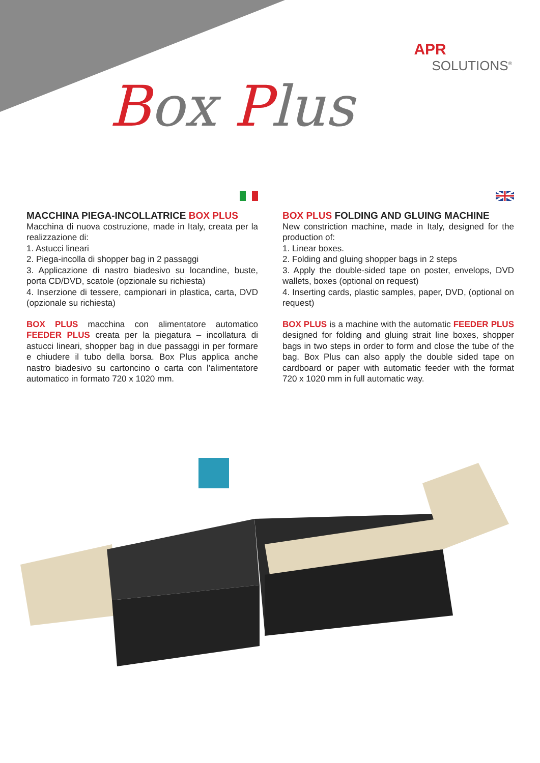APR
SOLUTIONS<sup>®</sup>
Box Plus
MACCHINA PIEGA-INCOLLATRICE BOX PLUS
Macchina di nuova costruzione, made in Italy, creata per la realizzazione di:
1. Astucci lineari
2. Piega-incolla di shopper bag in 2 passaggi
3. Applicazione di nastro biadesivo su locandine, buste, porta CD/DVD, scatole (opzionale su richiesta)
4. Inserzione di tessere, campionari in plastica, carta, DVD (opzionale su richiesta)
BOX PLUS macchina con alimentatore automatico FEEDER PLUS creata per la piegatura – incollatura di astucci lineari, shopper bag in due passaggi in per formare e chiudere il tubo della borsa. Box Plus applica anche nastro biadesivo su cartoncino o carta con l’alimentatore automatico in formato 720 x 1020 mm.
BOX PLUS FOLDING AND GLUING MACHINE
New constriction machine, made in Italy, designed for the production of:
1. Linear boxes.
2. Folding and gluing shopper bags in 2 steps
3. Apply the double-sided tape on poster, envelops, DVD wallets, boxes (optional on request)
4. Inserting cards, plastic samples, paper, DVD, (optional on request)
BOX PLUS is a machine with the automatic FEEDER PLUS designed for folding and gluing strait line boxes, shopper bags in two steps in order to form and close the tube of the bag. Box Plus can also apply the double sided tape on cardboard or paper with automatic feeder with the format 720 x 1020 mm in full automatic way.